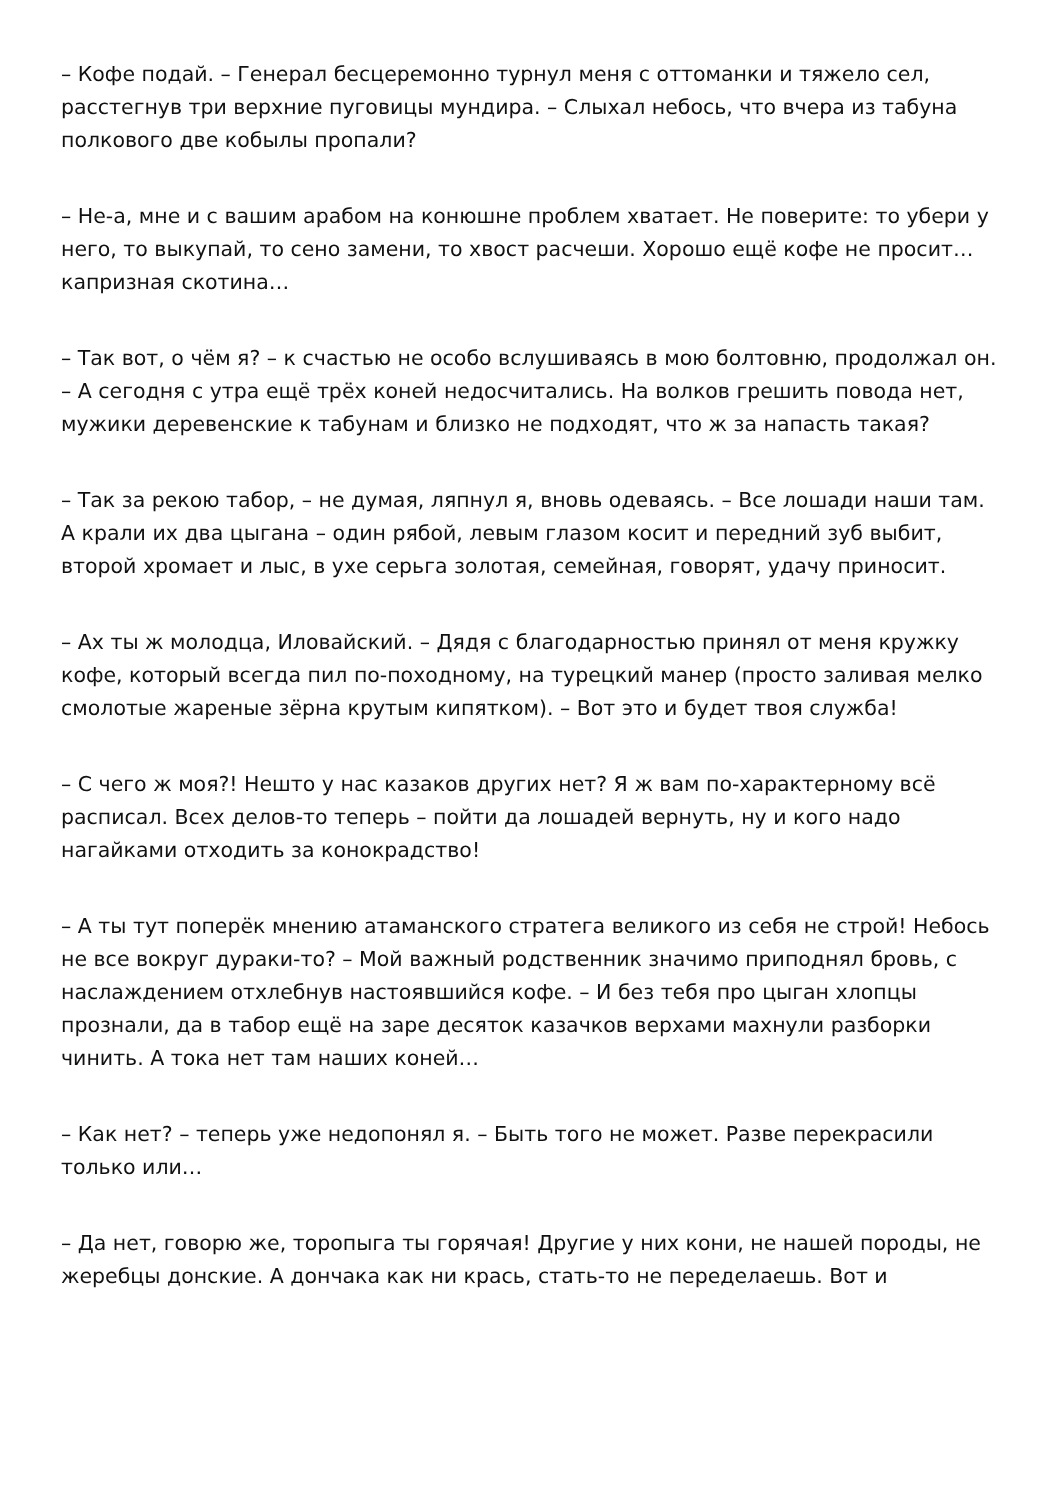– Кофе подай. – Генерал бесцеремонно турнул меня с оттоманки и тяжело сел, расстегнув три верхние пуговицы мундира. – Слыхал небось, что вчера из табуна полкового две кобылы пропали?
– Не-а, мне и с вашим арабом на конюшне проблем хватает. Не поверите: то убери у него, то выкупай, то сено замени, то хвост расчеши. Хорошо ещё кофе не просит… капризная скотина…
– Так вот, о чём я? – к счастью не особо вслушиваясь в мою болтовню, продолжал он. – А сегодня с утра ещё трёх коней недосчитались. На волков грешить повода нет, мужики деревенские к табунам и близко не подходят, что ж за напасть такая?
– Так за рекою табор, – не думая, ляпнул я, вновь одеваясь. – Все лошади наши там. А крали их два цыгана – один рябой, левым глазом косит и передний зуб выбит, второй хромает и лыс, в ухе серьга золотая, семейная, говорят, удачу приносит.
– Ах ты ж молодца, Иловайский. – Дядя с благодарностью принял от меня кружку кофе, который всегда пил по-походному, на турецкий манер (просто заливая мелко смолотые жареные зёрна крутым кипятком). – Вот это и будет твоя служба!
– С чего ж моя?! Нешто у нас казаков других нет? Я ж вам по-характерному всё расписал. Всех делов-то теперь – пойти да лошадей вернуть, ну и кого надо нагайками отходить за конокрадство!
– А ты тут поперёк мнению атаманского стратега великого из себя не строй! Небось не все вокруг дураки-то? – Мой важный родственник значимо приподнял бровь, с наслаждением отхлебнув настоявшийся кофе. – И без тебя про цыган хлопцы прознали, да в табор ещё на заре десяток казачков верхами махнули разборки чинить. А тока нет там наших коней…
– Как нет? – теперь уже недопонял я. – Быть того не может. Разве перекрасили только или…
– Да нет, говорю же, торопыга ты горячая! Другие у них кони, не нашей породы, не жеребцы донские. А дончака как ни крась, стать-то не переделаешь. Вот и